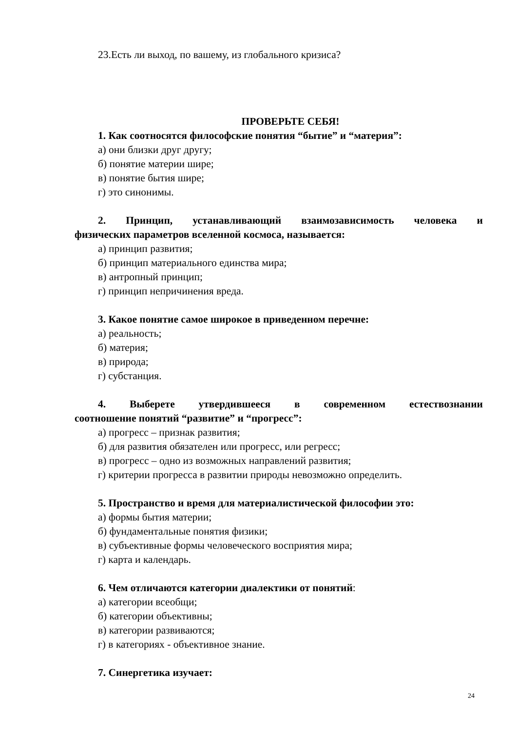23.Есть ли выход, по вашему, из глобального кризиса?
ПРОВЕРЬТЕ СЕБЯ!
1. Как соотносятся философские понятия “бытие” и “материя”:
а) они близки друг другу;
б) понятие материи шире;
в) понятие бытия шире;
г) это синонимы.
2. Принцип, устанавливающий взаимозависимость человека и
физических параметров вселенной космоса, называется:
а) принцип развития;
б) принцип материального единства мира;
в) антропный принцип;
г) принцип непричинения вреда.
3. Какое понятие самое широкое в приведенном перечне:
а) реальность;
б) материя;
в) природа;
г) субстанция.
4. Выберете утвердившееся в современном естествознании
соотношение понятий “развитие” и “прогресс”:
а) прогресс – признак развития;
б) для развития обязателен или прогресс, или регресс;
в) прогресс – одно из возможных направлений развития;
г) критерии прогресса в развитии природы невозможно определить.
5. Пространство и время для материалистической философии это:
а) формы бытия материи;
б) фундаментальные понятия физики;
в) субъективные формы человеческого восприятия мира;
г) карта и календарь.
6. Чем отличаются категории диалектики от понятий:
а) категории всеобщи;
б) категории объективны;
в) категории развиваются;
г) в категориях - объективное знание.
7. Синергетика изучает:
24